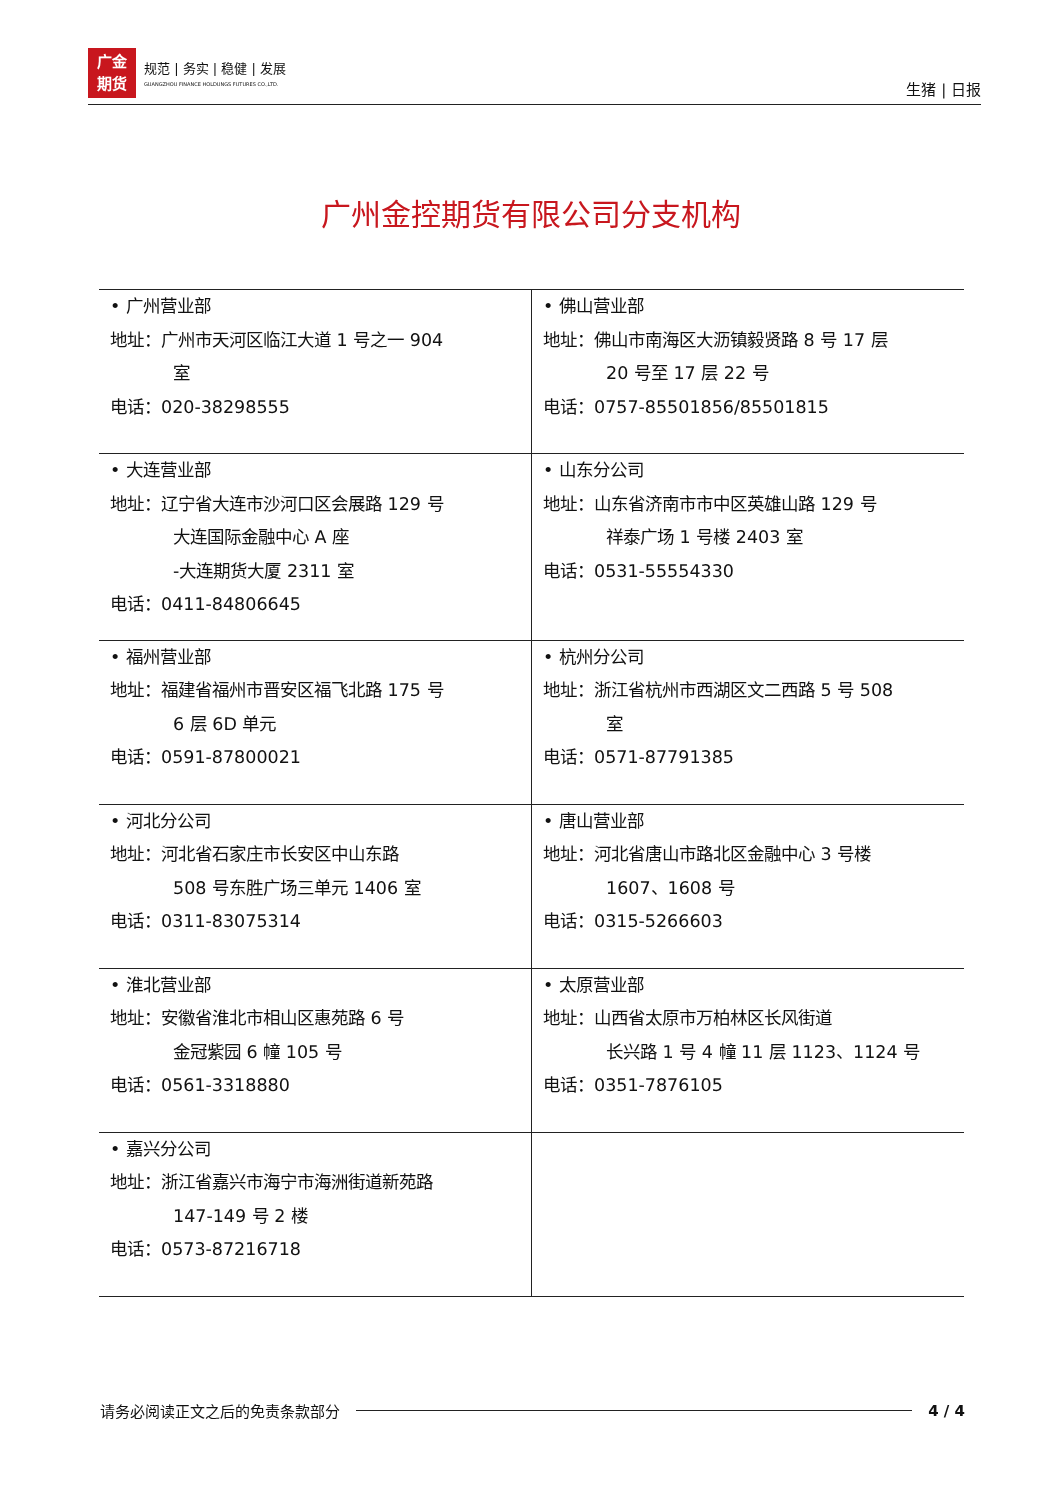广金
期货
规范 | 务实 | 稳健 | 发展
GUANGZHOU FINANCE HOLDUNGS FUTURES CO.,LTD.
生猪 | 日报
广州金控期货有限公司分支机构
| • 广州营业部 地址：广州市天河区临江大道 1 号之一 904 室 电话：020-38298555 | • 佛山营业部 地址：佛山市南海区大沥镇毅贤路 8 号 17 层 20 号至 17 层 22 号 电话：0757-85501856/85501815 |
| • 大连营业部 地址：辽宁省大连市沙河口区会展路 129 号 大连国际金融中心 A 座 -大连期货大厦 2311 室 电话：0411-84806645 | • 山东分公司 地址：山东省济南市市中区英雄山路 129 号 祥泰广场 1 号楼 2403 室 电话：0531-55554330 |
| • 福州营业部 地址：福建省福州市晋安区福飞北路 175 号 6 层 6D 单元 电话：0591-87800021 | • 杭州分公司 地址：浙江省杭州市西湖区文二西路 5 号 508 室 电话：0571-87791385 |
| • 河北分公司 地址：河北省石家庄市长安区中山东路 508 号东胜广场三单元 1406 室 电话：0311-83075314 | • 唐山营业部 地址：河北省唐山市路北区金融中心 3 号楼 1607、1608 号 电话：0315-5266603 |
| • 淮北营业部 地址：安徽省淮北市相山区惠苑路 6 号 金冠紫园 6 幢 105 号 电话：0561-3318880 | • 太原营业部 地址：山西省太原市万柏林区长风街道 长兴路 1 号 4 幢 11 层 1123、1124 号 电话：0351-7876105 |
| • 嘉兴分公司 地址：浙江省嘉兴市海宁市海洲街道新苑路 147-149 号 2 楼 电话：0573-87216718 | |
请务必阅读正文之后的免责条款部分 4 / 4